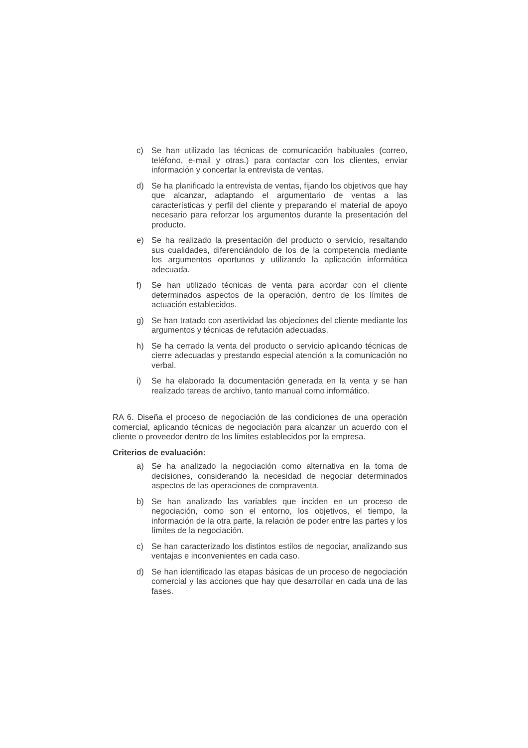c) Se han utilizado las técnicas de comunicación habituales (correo, teléfono, e-mail y otras.) para contactar con los clientes, enviar información y concertar la entrevista de ventas.
d) Se ha planificado la entrevista de ventas, fijando los objetivos que hay que alcanzar, adaptando el argumentario de ventas a las características y perfil del cliente y preparando el material de apoyo necesario para reforzar los argumentos durante la presentación del producto.
e) Se ha realizado la presentación del producto o servicio, resaltando sus cualidades, diferenciándolo de los de la competencia mediante los argumentos oportunos y utilizando la aplicación informática adecuada.
f) Se han utilizado técnicas de venta para acordar con el cliente determinados aspectos de la operación, dentro de los límites de actuación establecidos.
g) Se han tratado con asertividad las objeciones del cliente mediante los argumentos y técnicas de refutación adecuadas.
h) Se ha cerrado la venta del producto o servicio aplicando técnicas de cierre adecuadas y prestando especial atención a la comunicación no verbal.
i) Se ha elaborado la documentación generada en la venta y se han realizado tareas de archivo, tanto manual como informático.
RA 6. Diseña el proceso de negociación de las condiciones de una operación comercial, aplicando técnicas de negociación para alcanzar un acuerdo con el cliente o proveedor dentro de los límites establecidos por la empresa.
Criterios de evaluación:
a) Se ha analizado la negociación como alternativa en la toma de decisiones, considerando la necesidad de negociar determinados aspectos de las operaciones de compraventa.
b) Se han analizado las variables que inciden en un proceso de negociación, como son el entorno, los objetivos, el tiempo, la información de la otra parte, la relación de poder entre las partes y los límites de la negociación.
c) Se han caracterizado los distintos estilos de negociar, analizando sus ventajas e inconvenientes en cada caso.
d) Se han identificado las etapas básicas de un proceso de negociación comercial y las acciones que hay que desarrollar en cada una de las fases.